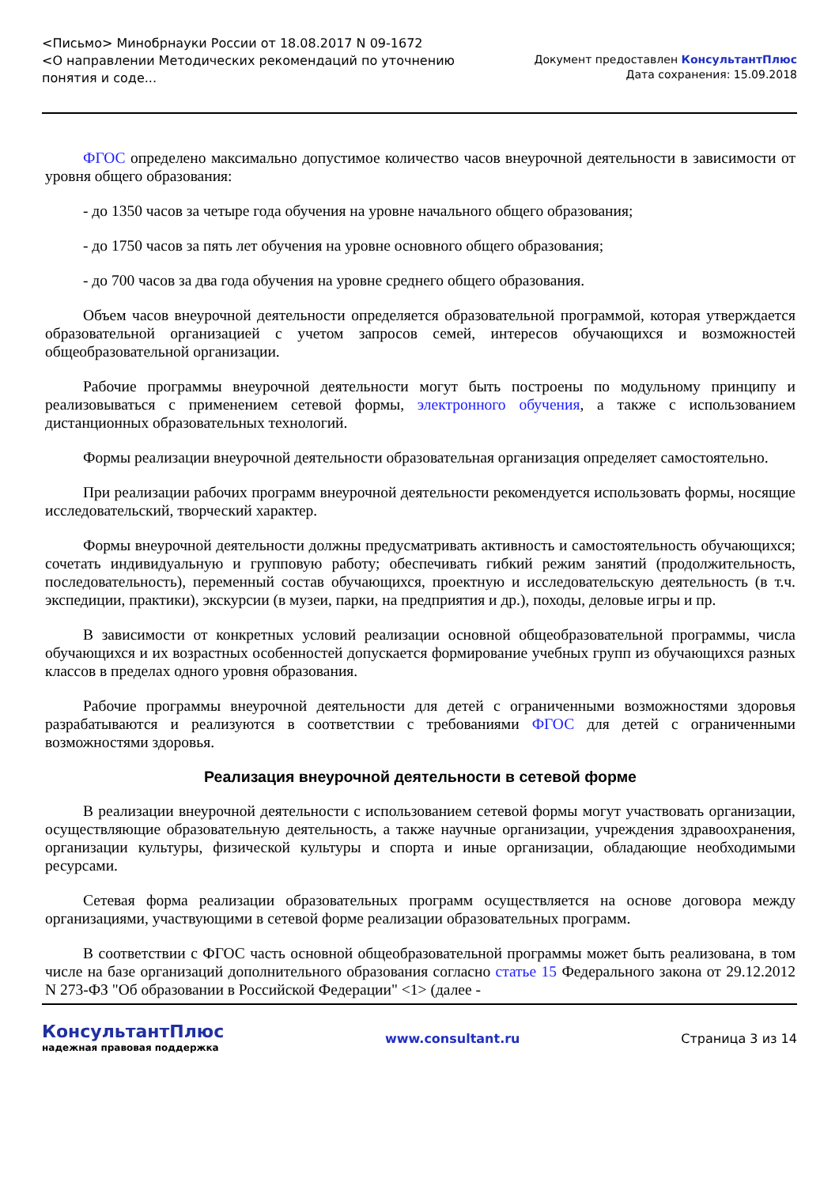<Письмо> Минобрнауки России от 18.08.2017 N 09-1672
<О направлении Методических рекомендаций по уточнению
понятия и соде...
Документ предоставлен КонсультантПлюс
Дата сохранения: 15.09.2018
ФГОС определено максимально допустимое количество часов внеурочной деятельности в зависимости от уровня общего образования:
- до 1350 часов за четыре года обучения на уровне начального общего образования;
- до 1750 часов за пять лет обучения на уровне основного общего образования;
- до 700 часов за два года обучения на уровне среднего общего образования.
Объем часов внеурочной деятельности определяется образовательной программой, которая утверждается образовательной организацией с учетом запросов семей, интересов обучающихся и возможностей общеобразовательной организации.
Рабочие программы внеурочной деятельности могут быть построены по модульному принципу и реализовываться с применением сетевой формы, электронного обучения, а также с использованием дистанционных образовательных технологий.
Формы реализации внеурочной деятельности образовательная организация определяет самостоятельно.
При реализации рабочих программ внеурочной деятельности рекомендуется использовать формы, носящие исследовательский, творческий характер.
Формы внеурочной деятельности должны предусматривать активность и самостоятельность обучающихся; сочетать индивидуальную и групповую работу; обеспечивать гибкий режим занятий (продолжительность, последовательность), переменный состав обучающихся, проектную и исследовательскую деятельность (в т.ч. экспедиции, практики), экскурсии (в музеи, парки, на предприятия и др.), походы, деловые игры и пр.
В зависимости от конкретных условий реализации основной общеобразовательной программы, числа обучающихся и их возрастных особенностей допускается формирование учебных групп из обучающихся разных классов в пределах одного уровня образования.
Рабочие программы внеурочной деятельности для детей с ограниченными возможностями здоровья разрабатываются и реализуются в соответствии с требованиями ФГОС для детей с ограниченными возможностями здоровья.
Реализация внеурочной деятельности в сетевой форме
В реализации внеурочной деятельности с использованием сетевой формы могут участвовать организации, осуществляющие образовательную деятельность, а также научные организации, учреждения здравоохранения, организации культуры, физической культуры и спорта и иные организации, обладающие необходимыми ресурсами.
Сетевая форма реализации образовательных программ осуществляется на основе договора между организациями, участвующими в сетевой форме реализации образовательных программ.
В соответствии с ФГОС часть основной общеобразовательной программы может быть реализована, в том числе на базе организаций дополнительного образования согласно статье 15 Федерального закона от 29.12.2012 N 273-ФЗ "Об образовании в Российской Федерации" <1> (далее -
КонсультантПлюс
надежная правовая поддержка
www.consultant.ru Страница 3 из 14